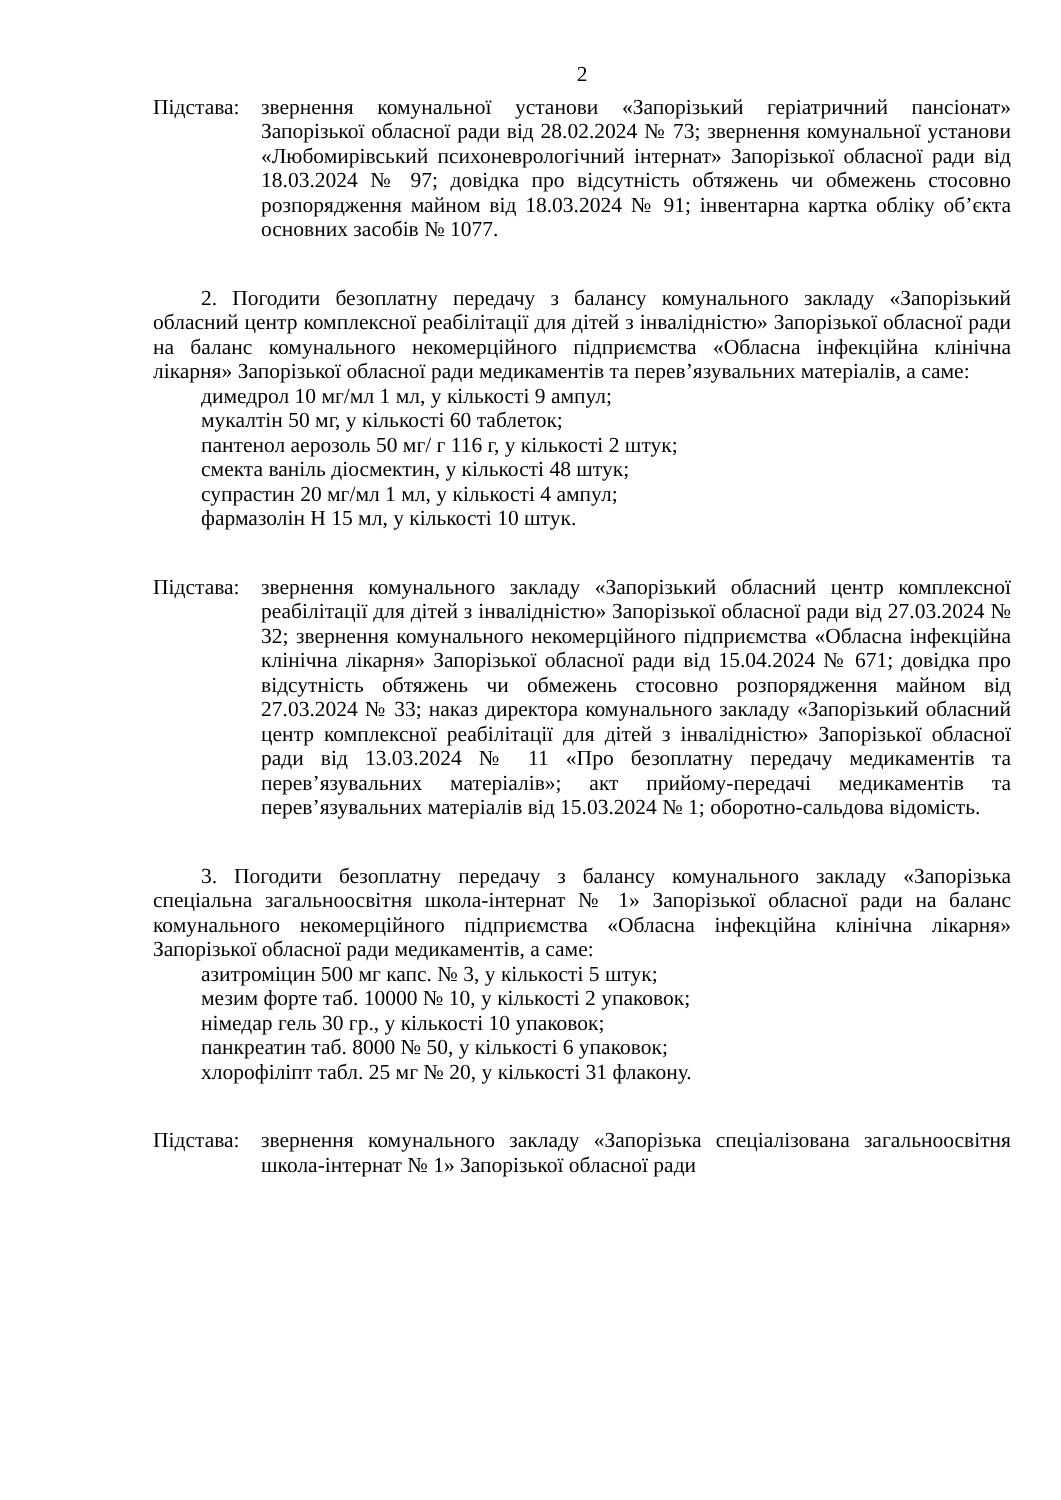2
Підстава:
звернення комунальної установи «Запорізький геріатричний пансіонат» Запорізької обласної ради від 28.02.2024 № 73; звернення комунальної установи «Любомирівський психоневрологічний інтернат» Запорізької обласної ради від 18.03.2024 № 97; довідка про відсутність обтяжень чи обмежень стосовно розпорядження майном від 18.03.2024 № 91; інвентарна картка обліку об’єкта основних засобів № 1077.
2. Погодити безоплатну передачу з балансу комунального закладу «Запорізький обласний центр комплексної реабілітації для дітей з інвалідністю» Запорізької обласної ради на баланс комунального некомерційного підприємства «Обласна інфекційна клінічна лікарня» Запорізької обласної ради медикаментів та перев’язувальних матеріалів, а саме:
димедрол 10 мг/мл 1 мл, у кількості 9 ампул;
мукалтін 50 мг, у кількості 60 таблеток;
пантенол аерозоль 50 мг/ г 116 г, у кількості 2 штук;
смекта ваніль діосмектин, у кількості 48 штук;
супрастин 20 мг/мл 1 мл, у кількості 4 ампул;
фармазолін Н 15 мл, у кількості 10 штук.
Підстава:
звернення комунального закладу «Запорізький обласний центр комплексної реабілітації для дітей з інвалідністю» Запорізької обласної ради від 27.03.2024 № 32; звернення комунального некомерційного підприємства «Обласна інфекційна клінічна лікарня» Запорізької обласної ради від 15.04.2024 № 671; довідка про відсутність обтяжень чи обмежень стосовно розпорядження майном від 27.03.2024 № 33; наказ директора комунального закладу «Запорізький обласний центр комплексної реабілітації для дітей з інвалідністю» Запорізької обласної ради від 13.03.2024 № 11 «Про безоплатну передачу медикаментів та перев’язувальних матеріалів»; акт прийому-передачі медикаментів та перев’язувальних матеріалів від 15.03.2024 № 1; оборотно-сальдова відомість.
3. Погодити безоплатну передачу з балансу комунального закладу «Запорізька спеціальна загальноосвітня школа-інтернат № 1» Запорізької обласної ради на баланс комунального некомерційного підприємства «Обласна інфекційна клінічна лікарня» Запорізької обласної ради медикаментів, а саме:
азитроміцин 500 мг капс. № 3, у кількості 5 штук;
мезим форте таб. 10000 № 10, у кількості 2 упаковок;
німедар гель 30 гр., у кількості 10 упаковок;
панкреатин таб. 8000 № 50, у кількості 6 упаковок;
хлорофіліпт табл. 25 мг № 20, у кількості 31 флакону.
Підстава:
звернення комунального закладу «Запорізька спеціалізована загальноосвітня школа-інтернат № 1» Запорізької обласної ради